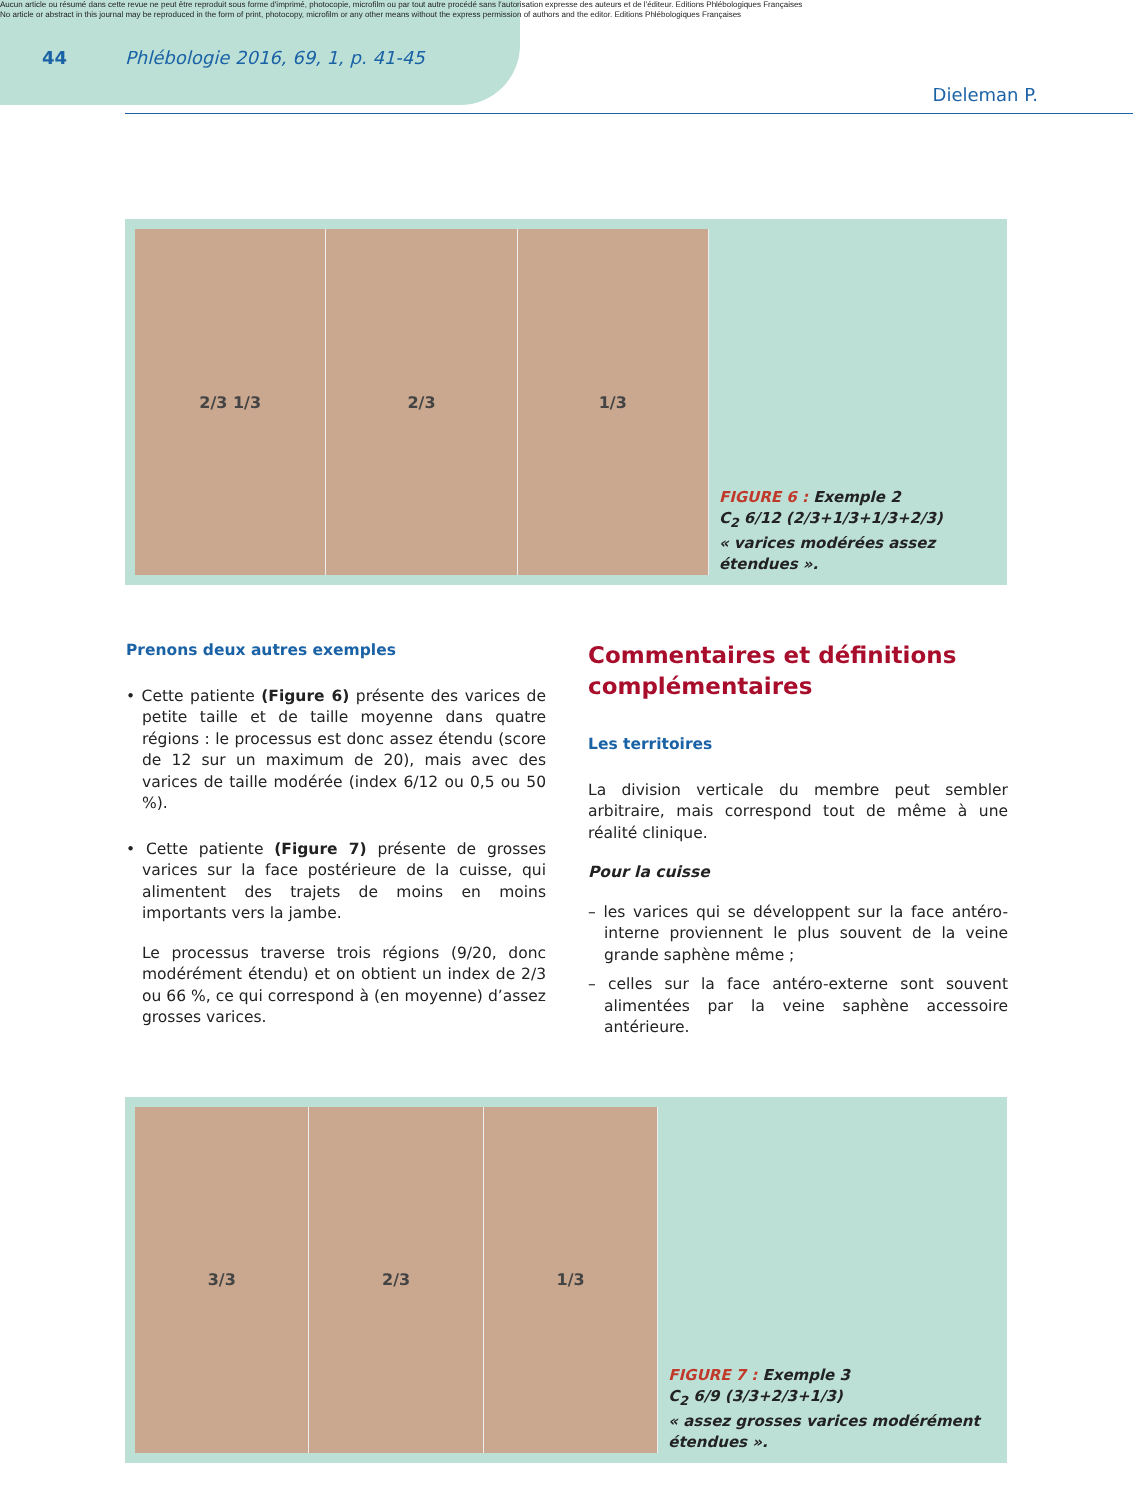Aucun article ou résumé dans cette revue ne peut être reproduit sous forme d'imprimé, photocopie, microfilm ou par tout autre procédé sans l'autorisation expresse des auteurs et de l'éditeur. Editions Phlébologiques Françaises
No article or abstract in this journal may be reproduced in the form of print, photocopy, microfilm or any other means without the express permission of authors and the editor. Editions Phlébologiques Françaises
44
Phlébologie 2016, 69, 1, p. 41-45
Dieleman P.
2/3 1/3 2/3 1/3
FIGURE 6 : Exemple 2
C<sub>2</sub> 6/12 (2/3+1/3+1/3+2/3)
« varices modérées assez étendues ».
Prenons deux autres exemples
• Cette patiente (Figure 6) présente des varices de petite taille et de taille moyenne dans quatre régions : le processus est donc assez étendu (score de 12 sur un maximum de 20), mais avec des varices de taille modérée (index 6/12 ou 0,5 ou 50 %).
• Cette patiente (Figure 7) présente de grosses varices sur la face postérieure de la cuisse, qui alimentent des trajets de moins en moins importants vers la jambe.
Le processus traverse trois régions (9/20, donc modérément étendu) et on obtient un index de 2/3 ou 66 %, ce qui correspond à (en moyenne) d’assez grosses varices.
Commentaires et définitions complémentaires
Les territoires
La division verticale du membre peut sembler arbitraire, mais correspond tout de même à une réalité clinique.
Pour la cuisse
– les varices qui se développent sur la face antéro-interne proviennent le plus souvent de la veine grande saphène même ;
– celles sur la face antéro-externe sont souvent alimentées par la veine saphène accessoire antérieure.
3/3 2/3 1/3
FIGURE 7 : Exemple 3
C<sub>2</sub> 6/9 (3/3+2/3+1/3)
« assez grosses varices modérément étendues ».